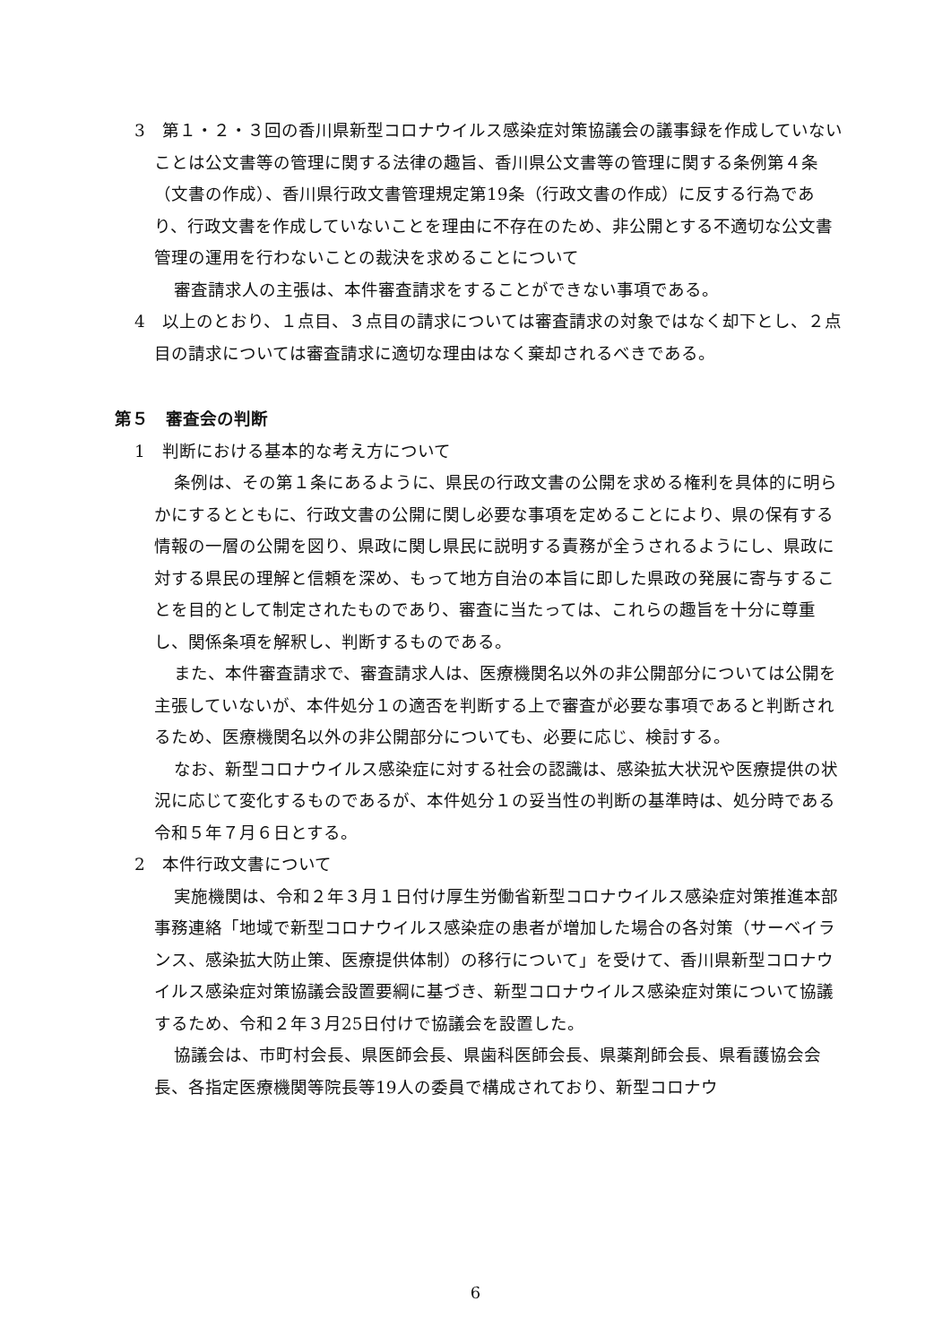3　第１・２・３回の香川県新型コロナウイルス感染症対策協議会の議事録を作成していないことは公文書等の管理に関する法律の趣旨、香川県公文書等の管理に関する条例第４条（文書の作成）、香川県行政文書管理規定第19条（行政文書の作成）に反する行為であり、行政文書を作成していないことを理由に不存在のため、非公開とする不適切な公文書管理の運用を行わないことの裁決を求めることについて
審査請求人の主張は、本件審査請求をすることができない事項である。
4　以上のとおり、１点目、３点目の請求については審査請求の対象ではなく却下とし、２点目の請求については審査請求に適切な理由はなく棄却されるべきである。
第５　審査会の判断
1　判断における基本的な考え方について
条例は、その第１条にあるように、県民の行政文書の公開を求める権利を具体的に明らかにするとともに、行政文書の公開に関し必要な事項を定めることにより、県の保有する情報の一層の公開を図り、県政に関し県民に説明する責務が全うされるようにし、県政に対する県民の理解と信頼を深め、もって地方自治の本旨に即した県政の発展に寄与することを目的として制定されたものであり、審査に当たっては、これらの趣旨を十分に尊重し、関係条項を解釈し、判断するものである。
また、本件審査請求で、審査請求人は、医療機関名以外の非公開部分については公開を主張していないが、本件処分１の適否を判断する上で審査が必要な事項であると判断されるため、医療機関名以外の非公開部分についても、必要に応じ、検討する。
なお、新型コロナウイルス感染症に対する社会の認識は、感染拡大状況や医療提供の状況に応じて変化するものであるが、本件処分１の妥当性の判断の基準時は、処分時である令和５年７月６日とする。
2　本件行政文書について
実施機関は、令和２年３月１日付け厚生労働省新型コロナウイルス感染症対策推進本部事務連絡「地域で新型コロナウイルス感染症の患者が増加した場合の各対策（サーベイランス、感染拡大防止策、医療提供体制）の移行について」を受けて、香川県新型コロナウイルス感染症対策協議会設置要綱に基づき、新型コロナウイルス感染症対策について協議するため、令和２年３月25日付けで協議会を設置した。
協議会は、市町村会長、県医師会長、県歯科医師会長、県薬剤師会長、県看護協会会長、各指定医療機関等院長等19人の委員で構成されており、新型コロナウ
6